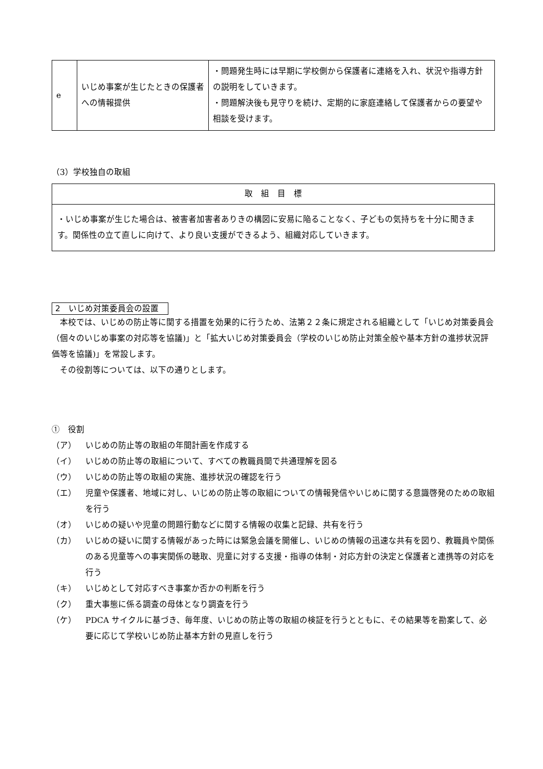| e | いじめ事案が生じたときの保護者への情報提供 | ・問題発生時には早期に学校側から保護者に連絡を入れ、状況や指導方針の説明をしていきます。 ・問題解決後も見守りを続け、定期的に家庭連絡して保護者からの要望や相談を受けます。 |
（3）学校独自の取組
| 取 組 目 標 |
| ・いじめ事案が生じた場合は、被害者加害者ありきの構図に安易に陥ることなく、子どもの気持ちを十分に聞きます。関係性の立て直しに向けて、より良い支援ができるよう、組織対応していきます。 |
2　いじめ対策委員会の設置
本校では、いじめの防止等に関する措置を効果的に行うため、法第２２条に規定される組織として「いじめ対策委員会（個々のいじめ事案の対応等を協議)」と「拡大いじめ対策委員会（学校のいじめ防止対策全般や基本方針の進捗状況評価等を協議)」を常設します。
その役割等については、以下の通りとします。
①　役割
（ア） いじめの防止等の取組の年間計画を作成する
（イ） いじめの防止等の取組について、すべての教職員間で共通理解を図る
（ウ） いじめの防止等の取組の実施、進捗状況の確認を行う
（エ） 児童や保護者、地域に対し、いじめの防止等の取組についての情報発信やいじめに関する意識啓発のための取組を行う
（オ） いじめの疑いや児童の問題行動などに関する情報の収集と記録、共有を行う
（カ） いじめの疑いに関する情報があった時には緊急会議を開催し、いじめの情報の迅速な共有を図り、教職員や関係のある児童等への事実関係の聴取、児童に対する支援・指導の体制・対応方針の決定と保護者と連携等の対応を行う
（キ） いじめとして対応すべき事案か否かの判断を行う
（ク） 重大事態に係る調査の母体となり調査を行う
（ケ） PDCA サイクルに基づき、毎年度、いじめの防止等の取組の検証を行うとともに、その結果等を勘案して、必要に応じて学校いじめ防止基本方針の見直しを行う